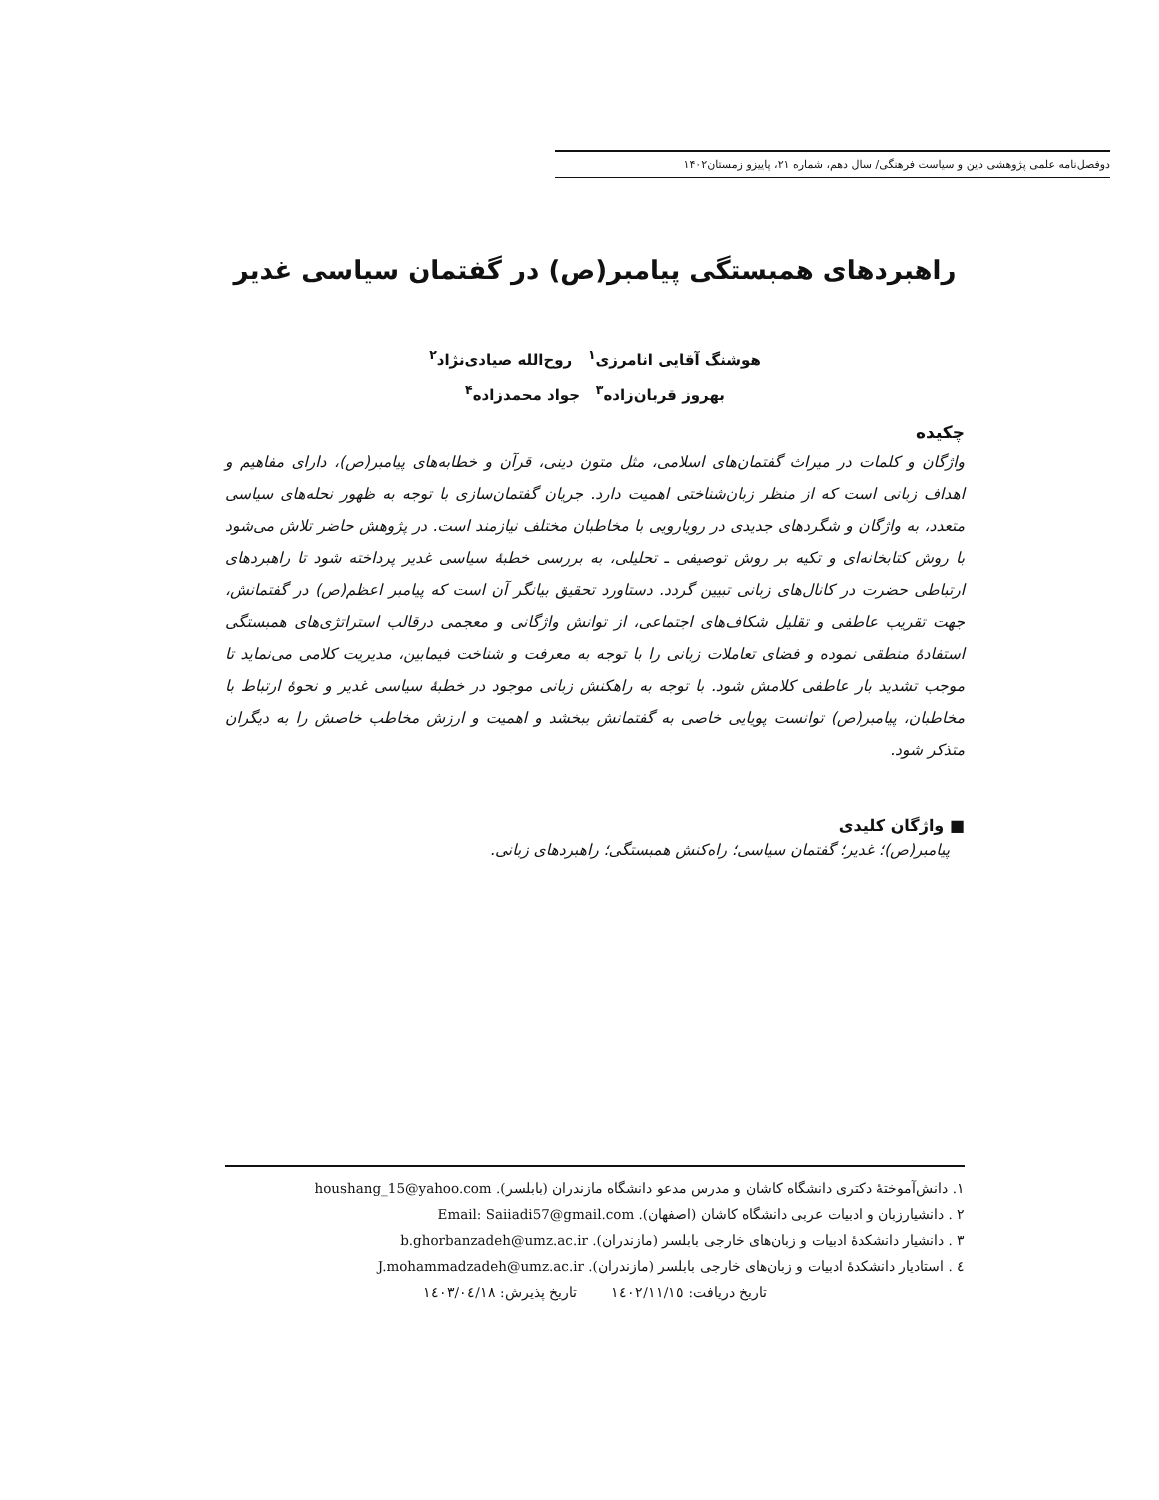دوفصل‌نامه علمی پژوهشی دین و سیاست فرهنگی/ سال دهم، شماره ۲۱، پاییزو زمستان۱۴۰۲
راهبردهای همبستگی پیامبر(ص) در گفتمان سیاسی غدیر
هوشنگ آقایی انامرزی<sup>۱</sup> روح‌الله صیادی‌نژاد<sup>۲</sup>
بهروز قربان‌زاده<sup>۳</sup> جواد محمدزاده<sup>۴</sup>
چکیده
واژگان و کلمات در میراث گفتمان‌های اسلامی، مثل متون دینی، قرآن و خطابه‌های پیامبر(ص)، دارای مفاهیم و اهداف زبانی است که از منظر زبان‌شناختی اهمیت دارد. جریان گفتمان‌سازی با توجه به ظهور نحله‌های سیاسی متعدد، به واژگان و شگردهای جدیدی در رویارویی با مخاطبان مختلف نیازمند است. در پژوهش حاضر تلاش می‌شود با روش کتابخانه‌ای و تکیه بر روش توصیفی ـ تحلیلی، به بررسی خطبهٔ سیاسی غدیر پرداخته شود تا راهبردهای ارتباطی حضرت در کانال‌های زبانی تبیین گردد. دستاورد تحقیق بیانگر آن است که پیامبر اعظم(ص) در گفتمانش، جهت تقریب عاطفی و تقلیل شکاف‌های اجتماعی، از توانش واژگانی و معجمی درقالب استراتژی‌های همبستگی استفادهٔ منطقی نموده و فضای تعاملات زبانی را با توجه به معرفت و شناخت فیمابین، مدیریت کلامی می‌نماید تا موجب تشدید بار عاطفی کلامش شود. با توجه به راهکنش زبانی موجود در خطبهٔ سیاسی غدیر و نحوهٔ ارتباط با مخاطبان، پیامبر(ص) توانست پویایی خاصی به گفتمانش ببخشد و اهمیت و ارزش مخاطب خاصش را به دیگران متذکر شود.
■ واژگان کلیدی
پیامبر(ص)؛ غدیر؛ گفتمان سیاسی؛ راه‌کنش همبستگی؛ راهبردهای زبانی.
۱. دانش‌آموختهٔ دکتری دانشگاه کاشان و مدرس مدعو دانشگاه مازندران (بابلسر). houshang_15@yahoo.com
۲ . دانشیارزبان و ادبیات عربی دانشگاه کاشان (اصفهان). Email: Saiiadi57@gmail.com
۳ . دانشیار دانشکدهٔ ادبیات و زبان‌های خارجی بابلسر (مازندران). b.ghorbanzadeh@umz.ac.ir
٤ . استادیار دانشکدهٔ ادبیات و زبان‌های خارجی بابلسر (مازندران). J.mohammadzadeh@umz.ac.ir
تاریخ دریافت: ١٤٠٢/١١/١٥ تاریخ پذیرش: ١٤٠٣/٠٤/١٨